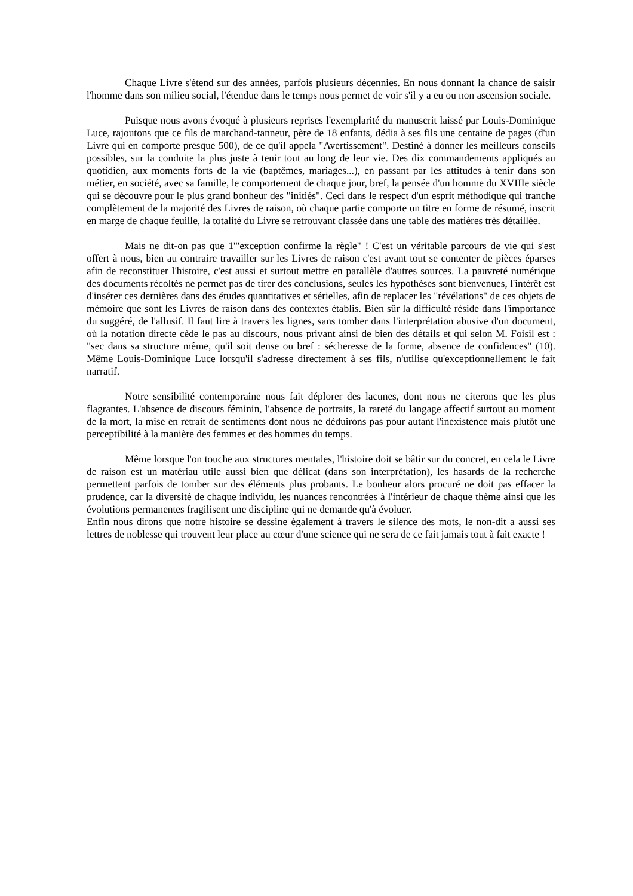Chaque Livre s'étend sur des années, parfois plusieurs décennies. En nous donnant la chance de saisir l'homme dans son milieu social, l'étendue dans le temps nous permet de voir s'il y a eu ou non ascension sociale.
Puisque nous avons évoqué à plusieurs reprises l'exemplarité du manuscrit laissé par Louis-Dominique Luce, rajoutons que ce fils de marchand-tanneur, père de 18 enfants, dédia à ses fils une centaine de pages (d'un Livre qui en comporte presque 500), de ce qu'il appela "Avertissement". Destiné à donner les meilleurs conseils possibles, sur la conduite la plus juste à tenir tout au long de leur vie. Des dix commandements appliqués au quotidien, aux moments forts de la vie (baptêmes, mariages...), en passant par les attitudes à tenir dans son métier, en société, avec sa famille, le comportement de chaque jour, bref, la pensée d'un homme du XVIIIe siècle qui se découvre pour le plus grand bonheur des "initiés". Ceci dans le respect d'un esprit méthodique qui tranche complètement de la majorité des Livres de raison, où chaque partie comporte un titre en forme de résumé, inscrit en marge de chaque feuille, la totalité du Livre se retrouvant classée dans une table des matières très détaillée.
Mais ne dit-on pas que 1'"exception confirme la règle" ! C'est un véritable parcours de vie qui s'est offert à nous, bien au contraire travailler sur les Livres de raison c'est avant tout se contenter de pièces éparses afin de reconstituer l'histoire, c'est aussi et surtout mettre en parallèle d'autres sources. La pauvreté numérique des documents récoltés ne permet pas de tirer des conclusions, seules les hypothèses sont bienvenues, l'intérêt est d'insérer ces dernières dans des études quantitatives et sérielles, afin de replacer les "révélations" de ces objets de mémoire que sont les Livres de raison dans des contextes établis. Bien sûr la difficulté réside dans l'importance du suggéré, de l'allusif. Il faut lire à travers les lignes, sans tomber dans l'interprétation abusive d'un document, où la notation directe cède le pas au discours, nous privant ainsi de bien des détails et qui selon M. Foisil est : "sec dans sa structure même, qu'il soit dense ou bref : sécheresse de la forme, absence de confidences" (10). Même Louis-Dominique Luce lorsqu'il s'adresse directement à ses fils, n'utilise qu'exceptionnellement le fait narratif.
Notre sensibilité contemporaine nous fait déplorer des lacunes, dont nous ne citerons que les plus flagrantes. L'absence de discours féminin, l'absence de portraits, la rareté du langage affectif surtout au moment de la mort, la mise en retrait de sentiments dont nous ne déduirons pas pour autant l'inexistence mais plutôt une perceptibilité à la manière des femmes et des hommes du temps.
Même lorsque l'on touche aux structures mentales, l'histoire doit se bâtir sur du concret, en cela le Livre de raison est un matériau utile aussi bien que délicat (dans son interprétation), les hasards de la recherche permettent parfois de tomber sur des éléments plus probants. Le bonheur alors procuré ne doit pas effacer la prudence, car la diversité de chaque individu, les nuances rencontrées à l'intérieur de chaque thème ainsi que les évolutions permanentes fragilisent une discipline qui ne demande qu'à évoluer.
Enfin nous dirons que notre histoire se dessine également à travers le silence des mots, le non-dit a aussi ses lettres de noblesse qui trouvent leur place au cœur d'une science qui ne sera de ce fait jamais tout à fait exacte !